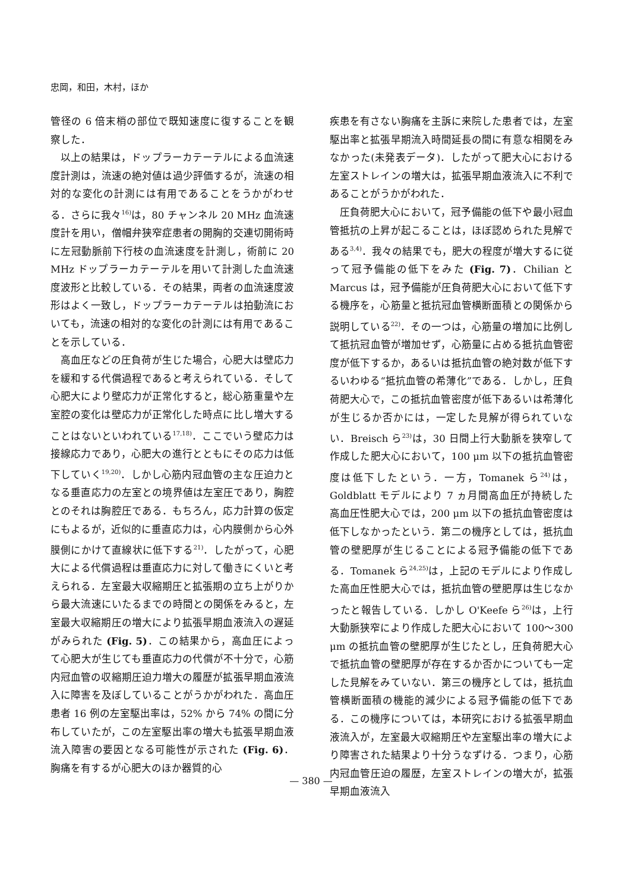忠岡，和田，木村，ほか
管径の 6 倍末梢の部位で既知速度に復することを観察した．
以上の結果は，ドップラーカテーテルによる血流速度計測は，流速の絶対値は過少評価するが，流速の相対的な変化の計測には有用であることをうかがわせる．さらに我々<sup>16)</sup>は，80 チャンネル 20 MHz 血流速度計を用い，僧帽弁狭窄症患者の開胸的交連切開術時に左冠動脈前下行枝の血流速度を計測し，術前に 20 MHz ドップラーカテーテルを用いて計測した血流速度波形と比較している．その結果，両者の血流速度波形はよく一致し，ドップラーカテーテルは拍動流においても，流速の相対的な変化の計測には有用であることを示している．
高血圧などの圧負荷が生じた場合，心肥大は壁応力を緩和する代償過程であると考えられている．そして心肥大により壁応力が正常化すると，総心筋重量や左室腔の変化は壁応力が正常化した時点に比し増大することはないといわれている<sup>17,18)</sup>．ここでいう壁応力は接線応力であり，心肥大の進行とともにその応力は低下していく<sup>19,20)</sup>．しかし心筋内冠血管の主な圧迫力となる垂直応力の左室との境界値は左室圧であり，胸腔とのそれは胸腔圧である．もちろん，応力計算の仮定にもよるが，近似的に垂直応力は，心内膜側から心外膜側にかけて直線状に低下する<sup>21)</sup>．したがって，心肥大による代償過程は垂直応力に対して働きにくいと考えられる．左室最大収縮期圧と拡張期の立ち上がりから最大流速にいたるまでの時間との関係をみると，左室最大収縮期圧の増大により拡張早期血液流入の遅延がみられた (Fig. 5)．この結果から，高血圧によって心肥大が生じても垂直応力の代償が不十分で，心筋内冠血管の収縮期圧迫力増大の履歴が拡張早期血液流入に障害を及ぼしていることがうかがわれた．高血圧患者 16 例の左室駆出率は，52% から 74% の間に分布していたが，この左室駆出率の増大も拡張早期血液流入障害の要因となる可能性が示された (Fig. 6)．胸痛を有するが心肥大のほか器質的心
疾患を有さない胸痛を主訴に来院した患者では，左室駆出率と拡張早期流入時間延長の間に有意な相関をみなかった(未発表データ)．したがって肥大心における左室ストレインの増大は，拡張早期血液流入に不利であることがうかがわれた．
圧負荷肥大心において，冠予備能の低下や最小冠血管抵抗の上昇が起こることは，ほぼ認められた見解である<sup>3,4)</sup>．我々の結果でも，肥大の程度が増大するに従って冠予備能の低下をみた (Fig. 7)．Chilian と Marcus は，冠予備能が圧負荷肥大心において低下する機序を，心筋量と抵抗冠血管横断面積との関係から説明している<sup>22)</sup>．その一つは，心筋量の増加に比例して抵抗冠血管が増加せず，心筋量に占める抵抗血管密度が低下するか，あるいは抵抗血管の絶対数が低下するいわゆる“抵抗血管の希薄化”である．しかし，圧負荷肥大心で，この抵抗血管密度が低下あるいは希薄化が生じるか否かには，一定した見解が得られていない．Breisch ら<sup>23)</sup>は，30 日間上行大動脈を狭窄して作成した肥大心において，100 μm 以下の抵抗血管密度は低下したという．一方，Tomanek ら<sup>24)</sup>は，Goldblatt モデルにより 7 ヵ月間高血圧が持続した高血圧性肥大心では，200 μm 以下の抵抗血管密度は低下しなかったという．第二の機序としては，抵抗血管の壁肥厚が生じることによる冠予備能の低下である．Tomanek ら<sup>24,25)</sup>は，上記のモデルにより作成した高血圧性肥大心では，抵抗血管の壁肥厚は生じなかったと報告している．しかし O'Keefe ら<sup>26)</sup>は，上行大動脈狭窄により作成した肥大心において 100～300 μm の抵抗血管の壁肥厚が生じたとし，圧負荷肥大心で抵抗血管の壁肥厚が存在するか否かについても一定した見解をみていない．第三の機序としては，抵抗血管横断面積の機能的減少による冠予備能の低下である．この機序については，本研究における拡張早期血液流入が，左室最大収縮期圧や左室駆出率の増大により障害された結果より十分うなずける．つまり，心筋内冠血管圧迫の履歴，左室ストレインの増大が，拡張早期血液流入
— 380 —